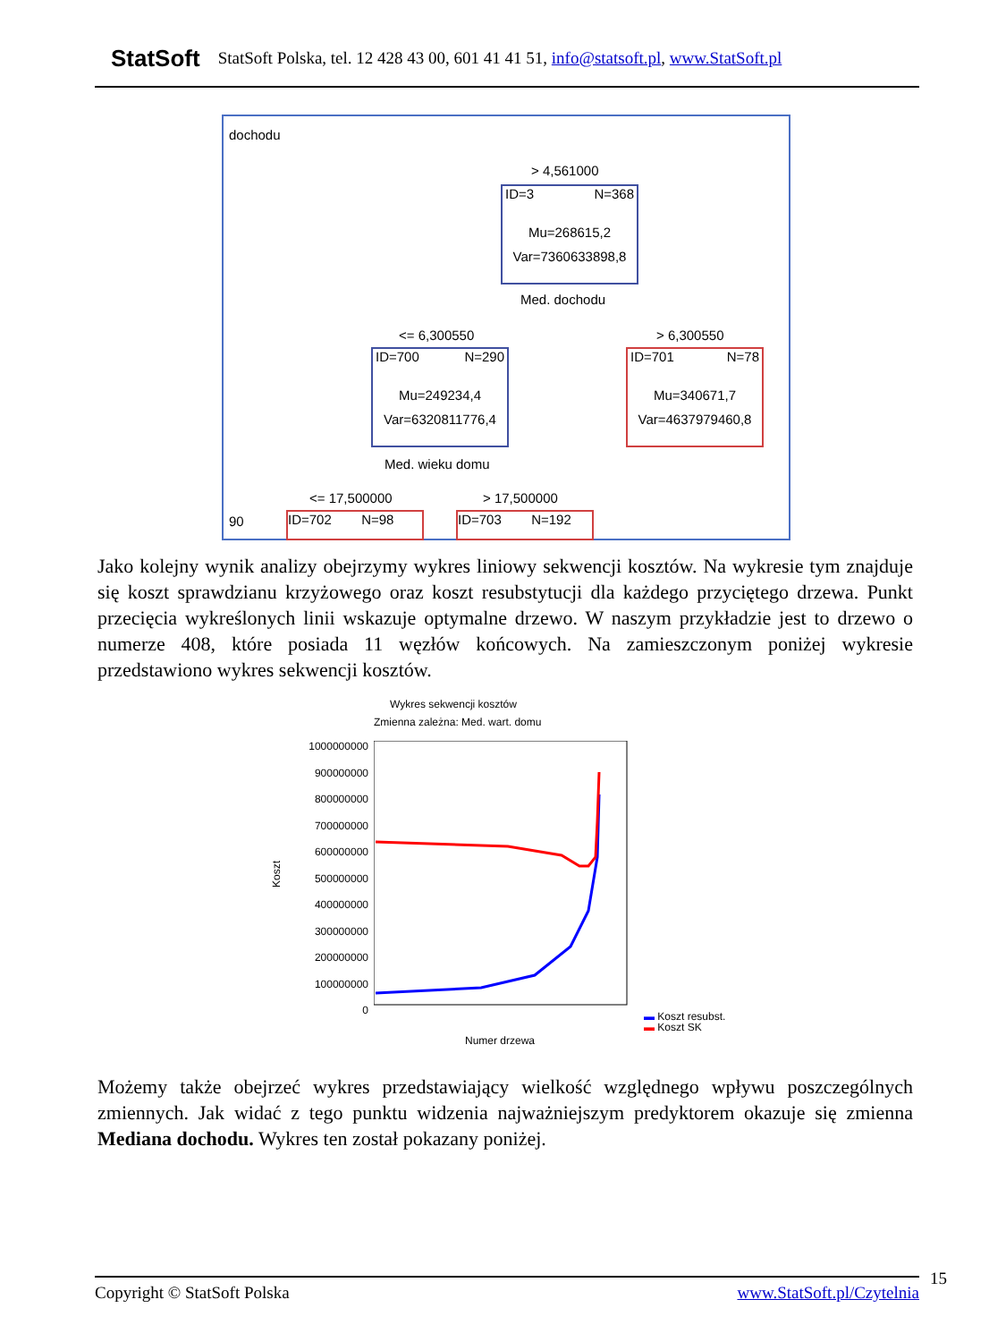StatSoft StatSoft Polska, tel. 12 428 43 00, 601 41 41 51, info@statsoft.pl, www.StatSoft.pl
dochodu
> 4,561000
ID=3 N=368
Mu=268615,2
Var=7360633898,8
Med. dochodu
<= 6,300550 > 6,300550
ID=700 N=290
Mu=249234,4
Var=6320811776,4
ID=701 N=78
Mu=340671,7
Var=4637979460,8
Med. wieku domu
<= 17,500000 > 17,500000
90
ID=702 N=98
ID=703 N=192
Jako kolejny wynik analizy obejrzymy wykres liniowy sekwencji kosztów. Na wykresie tym znajduje się koszt sprawdzianu krzyżowego oraz koszt resubstytucji dla każdego przyciętego drzewa. Punkt przecięcia wykreślonych linii wskazuje optymalne drzewo. W naszym przykładzie jest to drzewo o numerze 408, które posiada 11 węzłów końcowych. Na zamieszczonym poniżej wykresie przedstawiono wykres sekwencji kosztów.
Wykres sekwencji kosztów
Zmienna zależna: Med. wart. domu
1000000000
900000000
800000000
700000000
600000000
500000000
400000000
300000000
200000000
100000000
0
Koszt
Numer drzewa
▬ Koszt resubst.
▬ Koszt SK
Możemy także obejrzeć wykres przedstawiający wielkość względnego wpływu poszczególnych zmiennych. Jak widać z tego punktu widzenia najważniejszym predyktorem okazuje się zmienna Mediana dochodu. Wykres ten został pokazany poniżej.
Copyright © StatSoft Polska www.StatSoft.pl/Czytelnia 15